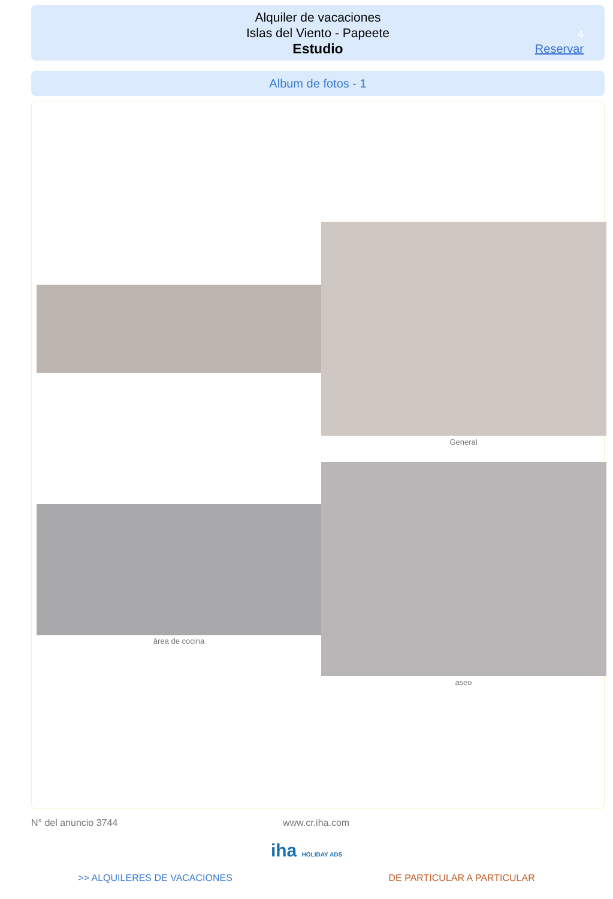Alquiler de vacaciones
Islas del Viento - Papeete
Estudio
4
Reservar
Album de fotos - 1
General
área de cocina
aseo
N° del anuncio 3744 www.cr.iha.com
iha HOLIDAY ADS
>> ALQUILERES DE VACACIONES DE PARTICULAR A PARTICULAR